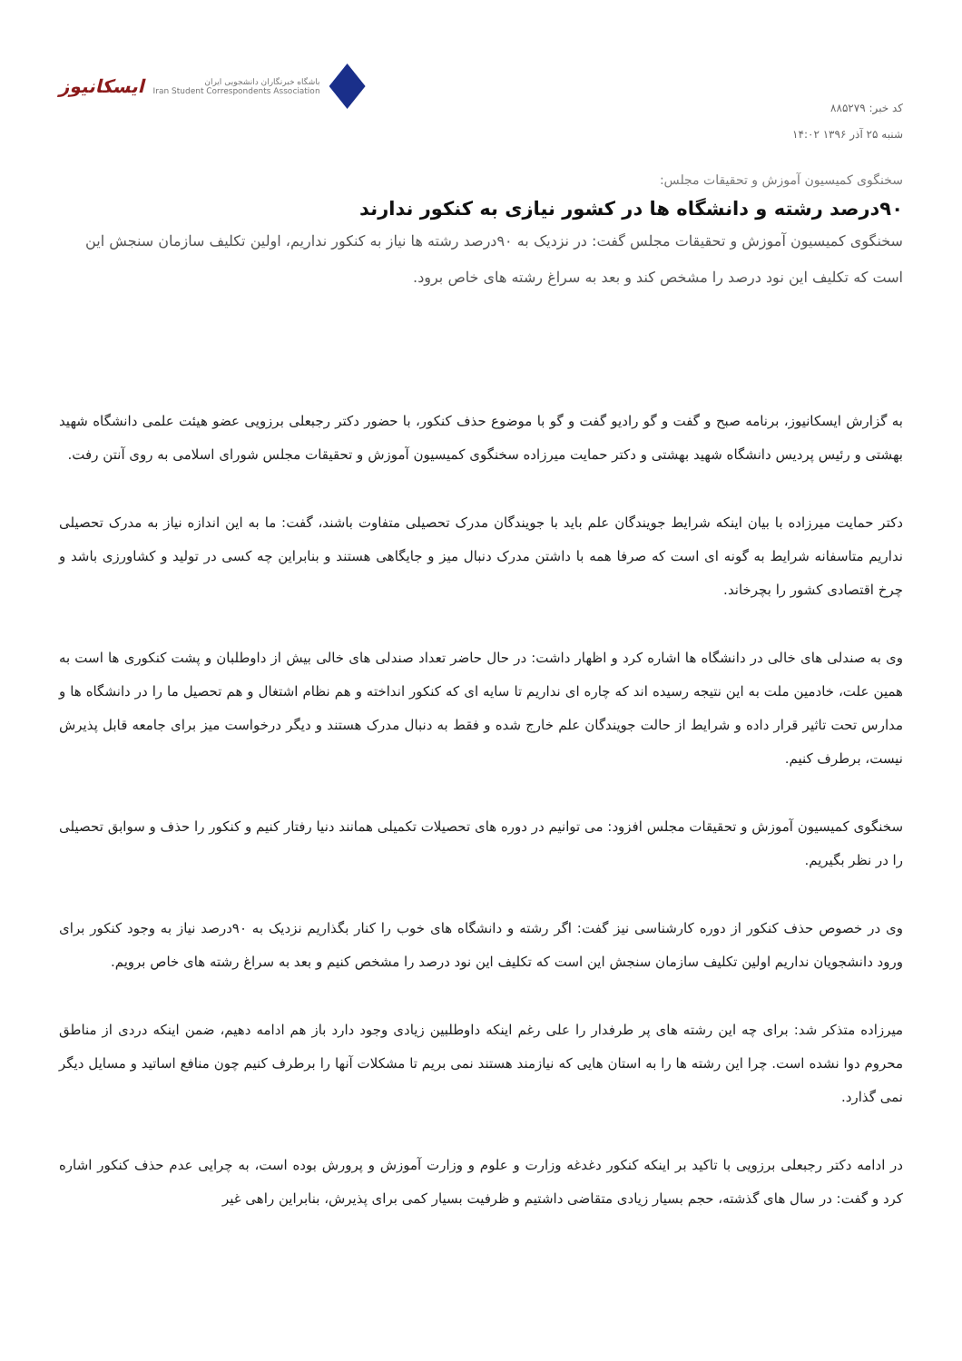کد خبر: ۸۸۵۲۷۹
شنبه ۲۵ آذر ۱۳۹۶ ۱۴:۰۲
ایسکانیوز
باشگاه خبرنگاران دانشجویی ایران
Iran Student Correspondents Association
سخنگوی کمیسیون آموزش و تحقیقات مجلس:
۹۰درصد رشته و دانشگاه ها در کشور نیازی به کنکور ندارند
سخنگوی کمیسیون آموزش و تحقیقات مجلس گفت: در نزدیک به ۹۰درصد رشته ها نیاز به کنکور نداریم، اولین تکلیف سازمان سنجش این است که تکلیف این نود درصد را مشخص کند و بعد به سراغ رشته های خاص برود.
به گزارش ایسکانیوز، برنامه صبح و گفت و گو رادیو گفت و گو با موضوع حذف کنکور، با حضور دکتر رجبعلی برزویی عضو هیئت علمی دانشگاه شهید بهشتی و رئیس پردیس دانشگاه شهید بهشتی و دکتر حمایت میرزاده سخنگوی کمیسیون آموزش و تحقیقات مجلس شورای اسلامی به روی آنتن رفت.
دکتر حمایت میرزاده با بیان اینکه شرایط جویندگان علم باید با جویندگان مدرک تحصیلی متفاوت باشند، گفت: ما به این اندازه نیاز به مدرک تحصیلی نداریم متاسفانه شرایط به گونه ای است که صرفا همه با داشتن مدرک دنبال میز و جایگاهی هستند و بنابراین چه کسی در تولید و کشاورزی باشد و چرخ اقتصادی کشور را بچرخاند.
وی به صندلی های خالی در دانشگاه ها اشاره کرد و اظهار داشت: در حال حاضر تعداد صندلی های خالی بیش از داوطلبان و پشت کنکوری ها است به همین علت، خادمین ملت به این نتیجه رسیده اند که چاره ای نداریم تا سایه ای که کنکور انداخته و هم نظام اشتغال و هم تحصیل ما را در دانشگاه ها و مدارس تحت تاثیر قرار داده و شرایط از حالت جویندگان علم خارج شده و فقط به دنبال مدرک هستند و دیگر درخواست میز برای جامعه قابل پذیرش نیست، برطرف کنیم.
سخنگوی کمیسیون آموزش و تحقیقات مجلس افزود: می توانیم در دوره های تحصیلات تکمیلی همانند دنیا رفتار کنیم و کنکور را حذف و سوابق تحصیلی را در نظر بگیریم.
وی در خصوص حذف کنکور از دوره کارشناسی نیز گفت: اگر رشته و دانشگاه های خوب را کنار بگذاریم نزدیک به ۹۰درصد نیاز به وجود کنکور برای ورود دانشجویان نداریم اولین تکلیف سازمان سنجش این است که تکلیف این نود درصد را مشخص کنیم و بعد به سراغ رشته های خاص برویم.
میرزاده متذکر شد: برای چه این رشته های پر طرفدار را علی رغم اینکه داوطلبین زیادی وجود دارد باز هم ادامه دهیم، ضمن اینکه دردی از مناطق محروم دوا نشده است. چرا این رشته ها را به استان هایی که نیازمند هستند نمی بریم تا مشکلات آنها را برطرف کنیم چون منافع اساتید و مسایل دیگر نمی گذارد.
در ادامه دکتر رجبعلی برزویی با تاکید بر اینکه کنکور دغدغه وزارت و علوم و وزارت آموزش و پرورش بوده است، به چرایی عدم حذف کنکور اشاره کرد و گفت: در سال های گذشته، حجم بسیار زیادی متقاضی داشتیم و ظرفیت بسیار کمی برای پذیرش، بنابراین راهی غیر